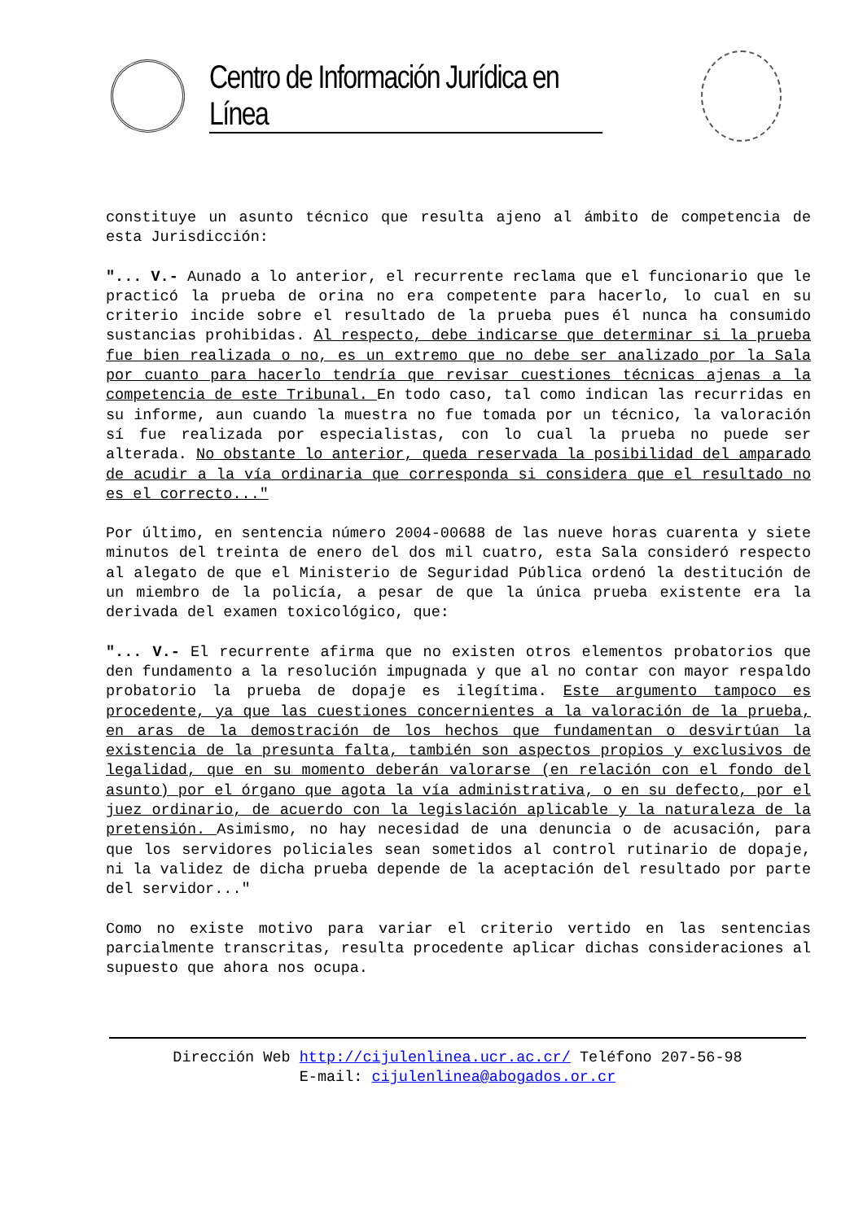Centro de Información Jurídica en Línea
constituye un asunto técnico que resulta ajeno al ámbito de competencia de esta Jurisdicción:
"... V.- Aunado a lo anterior, el recurrente reclama que el funcionario que le practicó la prueba de orina no era competente para hacerlo, lo cual en su criterio incide sobre el resultado de la prueba pues él nunca ha consumido sustancias prohibidas. Al respecto, debe indicarse que determinar si la prueba fue bien realizada o no, es un extremo que no debe ser analizado por la Sala por cuanto para hacerlo tendría que revisar cuestiones técnicas ajenas a la competencia de este Tribunal. En todo caso, tal como indican las recurridas en su informe, aun cuando la muestra no fue tomada por un técnico, la valoración sí fue realizada por especialistas, con lo cual la prueba no puede ser alterada. No obstante lo anterior, queda reservada la posibilidad del amparado de acudir a la vía ordinaria que corresponda si considera que el resultado no es el correcto..."
Por último, en sentencia número 2004-00688 de las nueve horas cuarenta y siete minutos del treinta de enero del dos mil cuatro, esta Sala consideró respecto al alegato de que el Ministerio de Seguridad Pública ordenó la destitución de un miembro de la policía, a pesar de que la única prueba existente era la derivada del examen toxicológico, que:
"... V.- El recurrente afirma que no existen otros elementos probatorios que den fundamento a la resolución impugnada y que al no contar con mayor respaldo probatorio la prueba de dopaje es ilegítima. Este argumento tampoco es procedente, ya que las cuestiones concernientes a la valoración de la prueba, en aras de la demostración de los hechos que fundamentan o desvirtúan la existencia de la presunta falta, también son aspectos propios y exclusivos de legalidad, que en su momento deberán valorarse (en relación con el fondo del asunto) por el órgano que agota la vía administrativa, o en su defecto, por el juez ordinario, de acuerdo con la legislación aplicable y la naturaleza de la pretensión. Asimismo, no hay necesidad de una denuncia o de acusación, para que los servidores policiales sean sometidos al control rutinario de dopaje, ni la validez de dicha prueba depende de la aceptación del resultado por parte del servidor..."
Como no existe motivo para variar el criterio vertido en las sentencias parcialmente transcritas, resulta procedente aplicar dichas consideraciones al supuesto que ahora nos ocupa.
Dirección Web http://cijulenlinea.ucr.ac.cr/ Teléfono 207-56-98
E-mail: cijulenlinea@abogados.or.cr